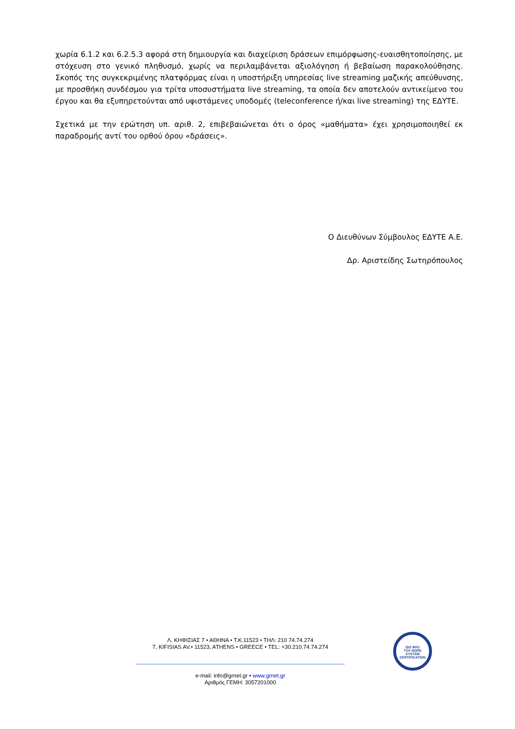χωρία 6.1.2 και 6.2.5.3 αφορά στη δημιουργία και διαχείριση δράσεων επιμόρφωσης-ευαισθητοποίησης, με στόχευση στο γενικό πληθυσμό, χωρίς να περιλαμβάνεται αξιολόγηση ή βεβαίωση παρακολούθησης. Σκοπός της συγκεκριμένης πλατφόρμας είναι η υποστήριξη υπηρεσίας live streaming μαζικής απεύθυνσης, με προσθήκη συνδέσμου για τρίτα υποσυστήματα live streaming, τα οποία δεν αποτελούν αντικείμενο του έργου και θα εξυπηρετούνται από υφιστάμενες υποδομές (teleconference ή/και live streaming) της ΕΔΥΤΕ.
Σχετικά με την ερώτηση υπ. αριθ. 2, επιβεβαιώνεται ότι ο όρος «μαθήματα» έχει χρησιμοποιηθεί εκ παραδρομής αντί του ορθού όρου «δράσεις».
Ο Διευθύνων Σύμβουλος ΕΔΥΤΕ Α.Ε.
Δρ. Αριστείδης Σωτηρόπουλος
Λ. ΚΗΦΙΣΙΑΣ 7 • ΑΘΗΝΑ • Τ.Κ.11523 • ΤΗΛ: 210 74.74.274
7, KIFISIAS AV.• 11523, ATHENS • GREECE • TEL: +30.210.74.74.274
e-mail: info@grnet.gr • www.grnet.gr
Αριθμός ΓΕΜΗ: 3057201000
ISO 9001
TÜV NORD
SYSTEM CERTIFICATION